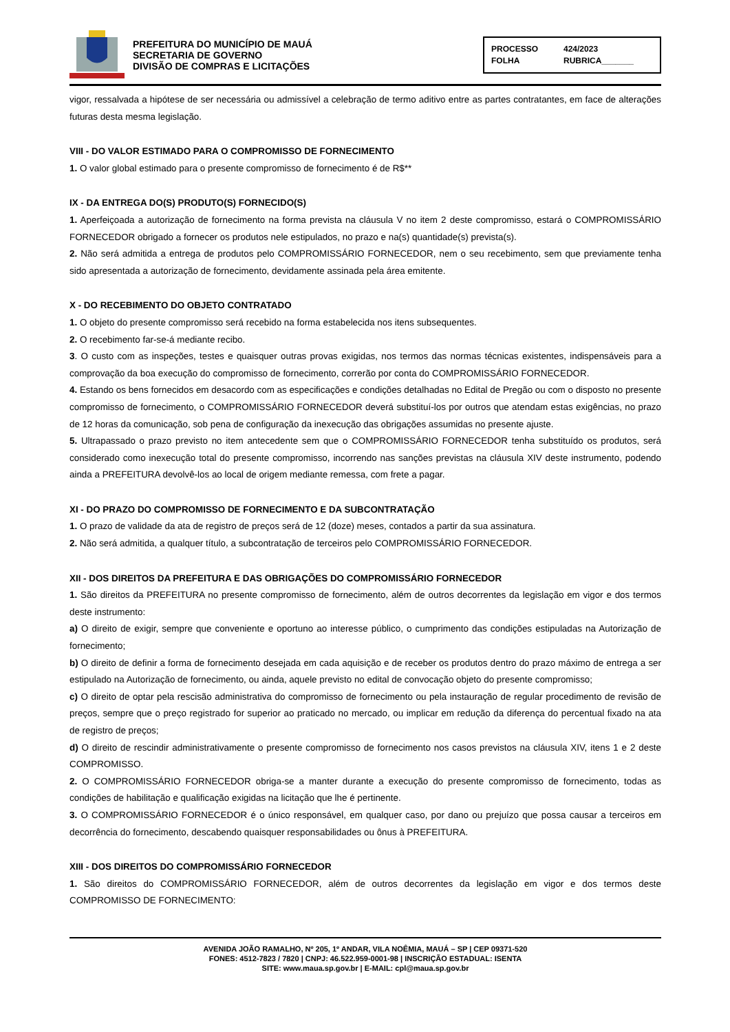PREFEITURA DO MUNICÍPIO DE MAUÁ
SECRETARIA DE GOVERNO
DIVISÃO DE COMPRAS E LICITAÇÕES
PROCESSO 424/2023 FOLHA RUBRICA_______
vigor, ressalvada a hipótese de ser necessária ou admissível a celebração de termo aditivo entre as partes contratantes, em face de alterações futuras desta mesma legislação.
VIII - DO VALOR ESTIMADO PARA O COMPROMISSO DE FORNECIMENTO
1. O valor global estimado para o presente compromisso de fornecimento é de R$**
IX - DA ENTREGA DO(S) PRODUTO(S) FORNECIDO(S)
1. Aperfeiçoada a autorização de fornecimento na forma prevista na cláusula V no item 2 deste compromisso, estará o COMPROMISSÁRIO FORNECEDOR obrigado a fornecer os produtos nele estipulados, no prazo e na(s) quantidade(s) prevista(s).
2. Não será admitida a entrega de produtos pelo COMPROMISSÁRIO FORNECEDOR, nem o seu recebimento, sem que previamente tenha sido apresentada a autorização de fornecimento, devidamente assinada pela área emitente.
X - DO RECEBIMENTO DO OBJETO CONTRATADO
1. O objeto do presente compromisso será recebido na forma estabelecida nos itens subsequentes.
2. O recebimento far-se-á mediante recibo.
3. O custo com as inspeções, testes e quaisquer outras provas exigidas, nos termos das normas técnicas existentes, indispensáveis para a comprovação da boa execução do compromisso de fornecimento, correrão por conta do COMPROMISSÁRIO FORNECEDOR.
4. Estando os bens fornecidos em desacordo com as especificações e condições detalhadas no Edital de Pregão ou com o disposto no presente compromisso de fornecimento, o COMPROMISSÁRIO FORNECEDOR deverá substituí-los por outros que atendam estas exigências, no prazo de 12 horas da comunicação, sob pena de configuração da inexecução das obrigações assumidas no presente ajuste.
5. Ultrapassado o prazo previsto no item antecedente sem que o COMPROMISSÁRIO FORNECEDOR tenha substituído os produtos, será considerado como inexecução total do presente compromisso, incorrendo nas sanções previstas na cláusula XIV deste instrumento, podendo ainda a PREFEITURA devolvê-los ao local de origem mediante remessa, com frete a pagar.
XI - DO PRAZO DO COMPROMISSO DE FORNECIMENTO E DA SUBCONTRATAÇÃO
1. O prazo de validade da ata de registro de preços será de 12 (doze) meses, contados a partir da sua assinatura.
2. Não será admitida, a qualquer título, a subcontratação de terceiros pelo COMPROMISSÁRIO FORNECEDOR.
XII - DOS DIREITOS DA PREFEITURA E DAS OBRIGAÇÕES DO COMPROMISSÁRIO FORNECEDOR
1. São direitos da PREFEITURA no presente compromisso de fornecimento, além de outros decorrentes da legislação em vigor e dos termos deste instrumento:
a) O direito de exigir, sempre que conveniente e oportuno ao interesse público, o cumprimento das condições estipuladas na Autorização de fornecimento;
b) O direito de definir a forma de fornecimento desejada em cada aquisição e de receber os produtos dentro do prazo máximo de entrega a ser estipulado na Autorização de fornecimento, ou ainda, aquele previsto no edital de convocação objeto do presente compromisso;
c) O direito de optar pela rescisão administrativa do compromisso de fornecimento ou pela instauração de regular procedimento de revisão de preços, sempre que o preço registrado for superior ao praticado no mercado, ou implicar em redução da diferença do percentual fixado na ata de registro de preços;
d) O direito de rescindir administrativamente o presente compromisso de fornecimento nos casos previstos na cláusula XIV, itens 1 e 2 deste COMPROMISSO.
2. O COMPROMISSÁRIO FORNECEDOR obriga-se a manter durante a execução do presente compromisso de fornecimento, todas as condições de habilitação e qualificação exigidas na licitação que lhe é pertinente.
3. O COMPROMISSÁRIO FORNECEDOR é o único responsável, em qualquer caso, por dano ou prejuízo que possa causar a terceiros em decorrência do fornecimento, descabendo quaisquer responsabilidades ou ônus à PREFEITURA.
XIII - DOS DIREITOS DO COMPROMISSÁRIO FORNECEDOR
1. São direitos do COMPROMISSÁRIO FORNECEDOR, além de outros decorrentes da legislação em vigor e dos termos deste COMPROMISSO DE FORNECIMENTO:
AVENIDA JOÃO RAMALHO, Nº 205, 1º ANDAR, VILA NOÊMIA, MAUÁ – SP | CEP 09371-520
FONES: 4512-7823 / 7820 | CNPJ: 46.522.959-0001-98 | INSCRIÇÃO ESTADUAL: ISENTA
SITE: www.maua.sp.gov.br | E-MAIL: cpl@maua.sp.gov.br